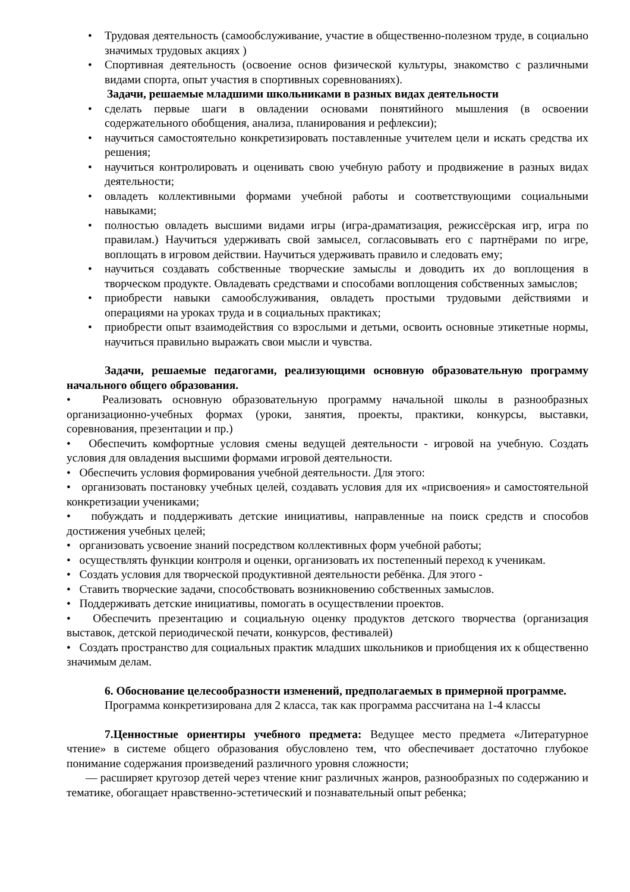• Трудовая деятельность (самообслуживание, участие в общественно-полезном труде, в социально значимых трудовых акциях )
• Спортивная деятельность (освоение основ физической культуры, знакомство с различными видами спорта, опыт участия в спортивных соревнованиях).
Задачи, решаемые младшими школьниками в разных видах деятельности
• сделать первые шаги в овладении основами понятийного мышления (в освоении содержательного обобщения, анализа, планирования и рефлексии);
• научиться самостоятельно конкретизировать поставленные учителем цели и искать средства их решения;
• научиться контролировать и оценивать свою учебную работу и продвижение в разных видах деятельности;
• овладеть коллективными формами учебной работы и соответствующими социальными навыками;
• полностью овладеть высшими видами игры (игра-драматизация, режиссёрская игр, игра по правилам.) Научиться удерживать свой замысел, согласовывать его с партнёрами по игре, воплощать в игровом действии. Научиться удерживать правило и следовать ему;
• научиться создавать собственные творческие замыслы и доводить их до воплощения в творческом продукте. Овладевать средствами и способами воплощения собственных замыслов;
• приобрести навыки самообслуживания, овладеть простыми трудовыми действиями и операциями на уроках труда и в социальных практиках;
• приобрести опыт взаимодействия со взрослыми и детьми, освоить основные этикетные нормы, научиться правильно выражать свои мысли и чувства.
Задачи, решаемые педагогами, реализующими основную образовательную программу начального общего образования.
• Реализовать основную образовательную программу начальной школы в разнообразных организационно-учебных формах (уроки, занятия, проекты, практики, конкурсы, выставки, соревнования, презентации и пр.)
• Обеспечить комфортные условия смены ведущей деятельности - игровой на учебную. Создать условия для овладения высшими формами игровой деятельности.
• Обеспечить условия формирования учебной деятельности. Для этого:
• организовать постановку учебных целей, создавать условия для их «присвоения» и самостоятельной конкретизации учениками;
• побуждать и поддерживать детские инициативы, направленные на поиск средств и способов достижения учебных целей;
• организовать усвоение знаний посредством коллективных форм учебной работы;
• осуществлять функции контроля и оценки, организовать их постепенный переход к ученикам.
• Создать условия для творческой продуктивной деятельности ребёнка. Для этого -
• Ставить творческие задачи, способствовать возникновению собственных замыслов.
• Поддерживать детские инициативы, помогать в осуществлении проектов.
• Обеспечить презентацию и социальную оценку продуктов детского творчества (организация выставок, детской периодической печати, конкурсов, фестивалей)
• Создать пространство для социальных практик младших школьников и приобщения их к общественно значимым делам.
6. Обоснование целесообразности изменений, предполагаемых в примерной программе.
Программа конкретизирована для 2 класса, так как программа рассчитана на 1-4 классы
7.Ценностные ориентиры учебного предмета: Ведущее место предмета «Литературное чтение» в системе общего образования обусловлено тем, что обеспечивает достаточно глубокое понимание содержания произведений различного уровня сложности;
— расширяет кругозор детей через чтение книг различных жанров, разнообразных по содержанию и тематике, обогащает нравственно-эстетический и познавательный опыт ребенка;